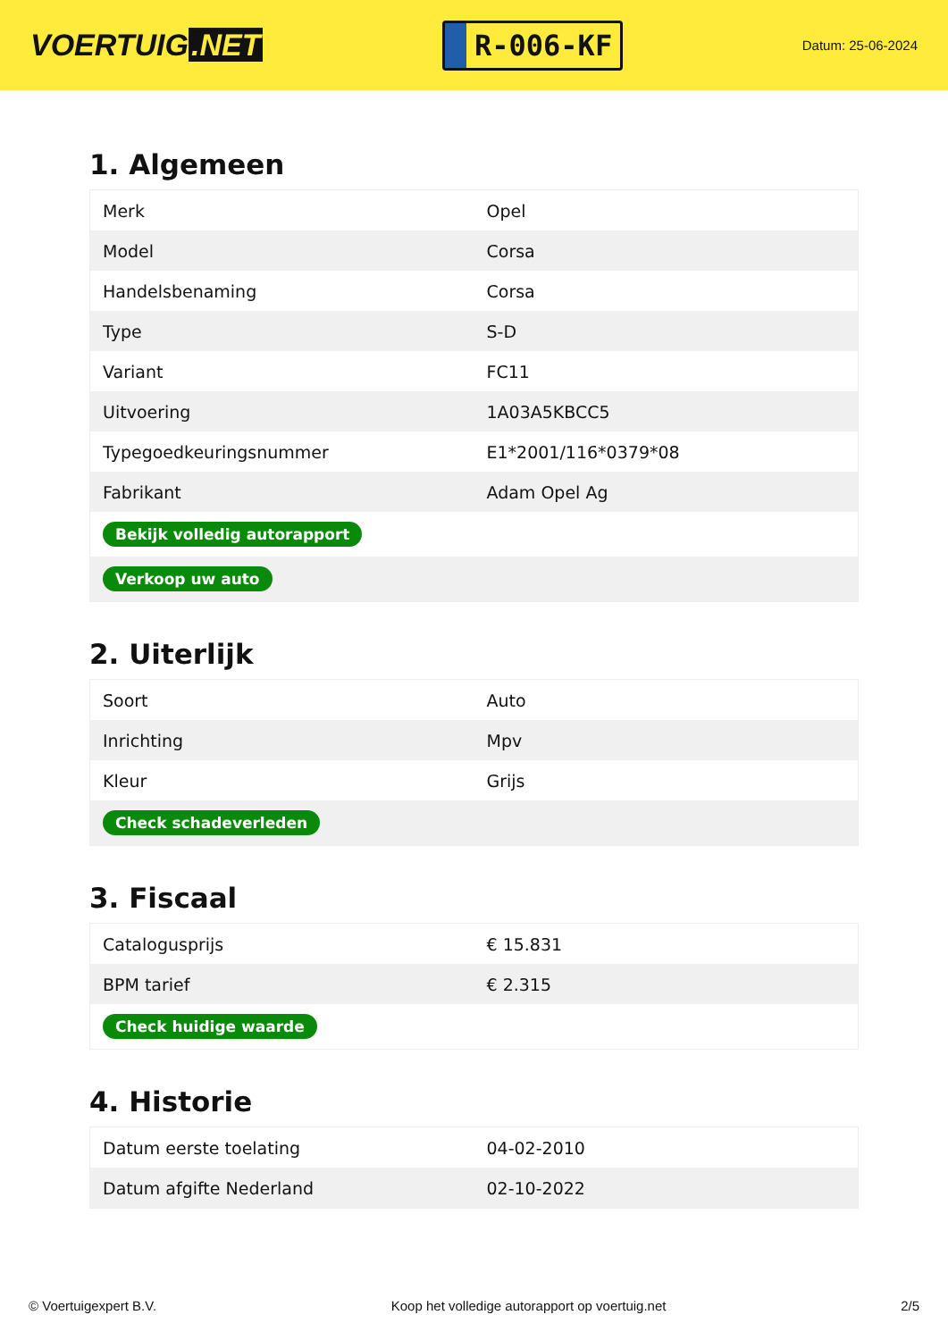VOERTUIG.NET
R-006-KF
Datum: 25-06-2024
1. Algemeen
| Merk | Opel |
| Model | Corsa |
| Handelsbenaming | Corsa |
| Type | S-D |
| Variant | FC11 |
| Uitvoering | 1A03A5KBCC5 |
| Typegoedkeuringsnummer | E1*2001/116*0379*08 |
| Fabrikant | Adam Opel Ag |
| Bekijk volledig autorapport | |
| Verkoop uw auto | |
2. Uiterlijk
| Soort | Auto |
| Inrichting | Mpv |
| Kleur | Grijs |
| Check schadeverleden | |
3. Fiscaal
| Catalogusprijs | € 15.831 |
| BPM tarief | € 2.315 |
| Check huidige waarde | |
4. Historie
| Datum eerste toelating | 04-02-2010 |
| Datum afgifte Nederland | 02-10-2022 |
© Voertuigexpert B.V. Koop het volledige autorapport op voertuig.net 2/5